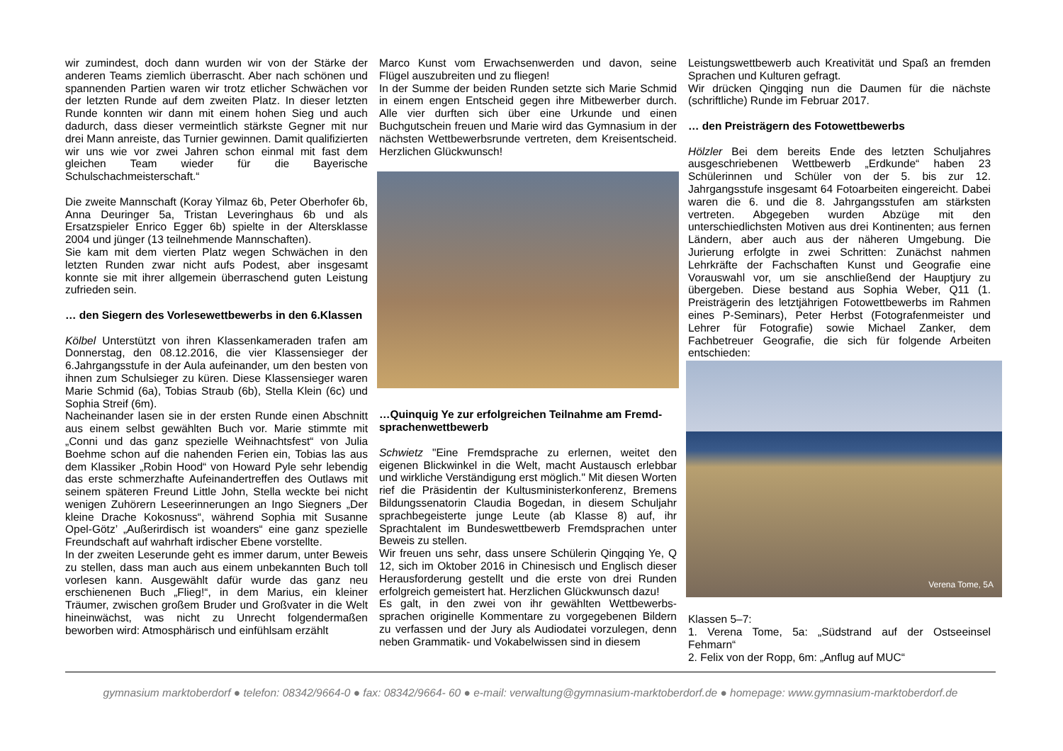wir zumindest, doch dann wurden wir von der Stärke der anderen Teams ziemlich überrascht. Aber nach schönen und spannenden Partien waren wir trotz etlicher Schwächen vor der letzten Runde auf dem zweiten Platz. In dieser letzten Runde konnten wir dann mit einem hohen Sieg und auch dadurch, dass dieser vermeintlich stärkste Gegner mit nur drei Mann anreiste, das Turnier gewinnen. Damit qualifizierten wir uns wie vor zwei Jahren schon einmal mit fast dem gleichen Team wieder für die Bayerische Schulschachmeisterschaft.“
Die zweite Mannschaft (Koray Yilmaz 6b, Peter Oberhofer 6b, Anna Deuringer 5a, Tristan Leveringhaus 6b und als Ersatzspieler Enrico Egger 6b) spielte in der Altersklasse 2004 und jünger (13 teilnehmende Mannschaften).
Sie kam mit dem vierten Platz wegen Schwächen in den letzten Runden zwar nicht aufs Podest, aber insgesamt konnte sie mit ihrer allgemein überraschend guten Leistung zufrieden sein.
… den Siegern des Vorlesewettbewerbs in den 6.Klassen
Kölbel Unterstützt von ihren Klassenkameraden trafen am Donnerstag, den 08.12.2016, die vier Klassensieger der 6.Jahrgangsstufe in der Aula aufeinander, um den besten von ihnen zum Schulsieger zu küren. Diese Klassensieger waren Marie Schmid (6a), Tobias Straub (6b), Stella Klein (6c) und Sophia Streif (6m).
Nacheinander lasen sie in der ersten Runde einen Abschnitt aus einem selbst gewählten Buch vor. Marie stimmte mit „Conni und das ganz spezielle Weihnachtsfest“ von Julia Boehme schon auf die nahenden Ferien ein, Tobias las aus dem Klassiker „Robin Hood“ von Howard Pyle sehr lebendig das erste schmerzhafte Aufeinandertreffen des Outlaws mit seinem späteren Freund Little John, Stella weckte bei nicht wenigen Zuhörern Leseerinnerungen an Ingo Siegners „Der kleine Drache Kokosnuss“, während Sophia mit Susanne Opel-Götz’ „Außerirdisch ist woanders“ eine ganz spezielle Freundschaft auf wahrhaft irdischer Ebene vorstellte.
In der zweiten Leserunde geht es immer darum, unter Beweis zu stellen, dass man auch aus einem unbekannten Buch toll vorlesen kann. Ausgewählt dafür wurde das ganz neu erschienenen Buch „Flieg!“, in dem Marius, ein kleiner Träumer, zwischen großem Bruder und Großvater in die Welt hineinwächst, was nicht zu Unrecht folgendermaßen beworben wird: Atmosphärisch und einfühlsam erzählt
Marco Kunst vom Erwachsenwerden und davon, seine Flügel auszubreiten und zu fliegen!
In der Summe der beiden Runden setzte sich Marie Schmid in einem engen Entscheid gegen ihre Mitbewerber durch. Alle vier durften sich über eine Urkunde und einen Buchgutschein freuen und Marie wird das Gymnasium in der nächsten Wettbewerbsrunde vertreten, dem Kreisentscheid. Herzlichen Glückwunsch!
…Quinquig Ye zur erfolgreichen Teilnahme am Fremd-sprachenwettbewerb
Schwietz "Eine Fremdsprache zu erlernen, weitet den eigenen Blickwinkel in die Welt, macht Austausch erlebbar und wirkliche Verständigung erst möglich." Mit diesen Worten rief die Präsidentin der Kultusministerkonferenz, Bremens Bildungssenatorin Claudia Bogedan, in diesem Schuljahr sprachbegeisterte junge Leute (ab Klasse 8) auf, ihr Sprachtalent im Bundeswettbewerb Fremdsprachen unter Beweis zu stellen.
Wir freuen uns sehr, dass unsere Schülerin Qingqing Ye, Q 12, sich im Oktober 2016 in Chinesisch und Englisch dieser Herausforderung gestellt und die erste von drei Runden erfolgreich gemeistert hat. Herzlichen Glückwunsch dazu!
Es galt, in den zwei von ihr gewählten Wettbewerbs-sprachen originelle Kommentare zu vorgegebenen Bildern zu verfassen und der Jury als Audiodatei vorzulegen, denn neben Grammatik- und Vokabelwissen sind in diesem
Leistungswettbewerb auch Kreativität und Spaß an fremden Sprachen und Kulturen gefragt.
Wir drücken Qingqing nun die Daumen für die nächste (schriftliche) Runde im Februar 2017.
… den Preisträgern des Fotowettbewerbs
Hölzler Bei dem bereits Ende des letzten Schuljahres ausgeschriebenen Wettbewerb „Erdkunde“ haben 23 Schülerinnen und Schüler von der 5. bis zur 12. Jahrgangsstufe insgesamt 64 Fotoarbeiten eingereicht. Dabei waren die 6. und die 8. Jahrgangsstufen am stärksten vertreten. Abgegeben wurden Abzüge mit den unterschiedlichsten Motiven aus drei Kontinenten; aus fernen Ländern, aber auch aus der näheren Umgebung. Die Jurierung erfolgte in zwei Schritten: Zunächst nahmen Lehrkräfte der Fachschaften Kunst und Geografie eine Vorauswahl vor, um sie anschließend der Hauptjury zu übergeben. Diese bestand aus Sophia Weber, Q11 (1. Preisträgerin des letztjährigen Fotowettbewerbs im Rahmen eines P-Seminars), Peter Herbst (Fotografenmeister und Lehrer für Fotografie) sowie Michael Zanker, dem Fachbetreuer Geografie, die sich für folgende Arbeiten entschieden:
Verena Tome, 5A
Klassen 5–7:
1. Verena Tome, 5a: „Südstrand auf der Ostseeinsel Fehmarn“
2. Felix von der Ropp, 6m: „Anflug auf MUC“
gymnasium marktoberdorf ● telefon: 08342/9664-0 ● fax: 08342/9664- 60 ● e-mail: verwaltung@gymnasium-marktoberdorf.de ● homepage: www.gymnasium-marktoberdorf.de